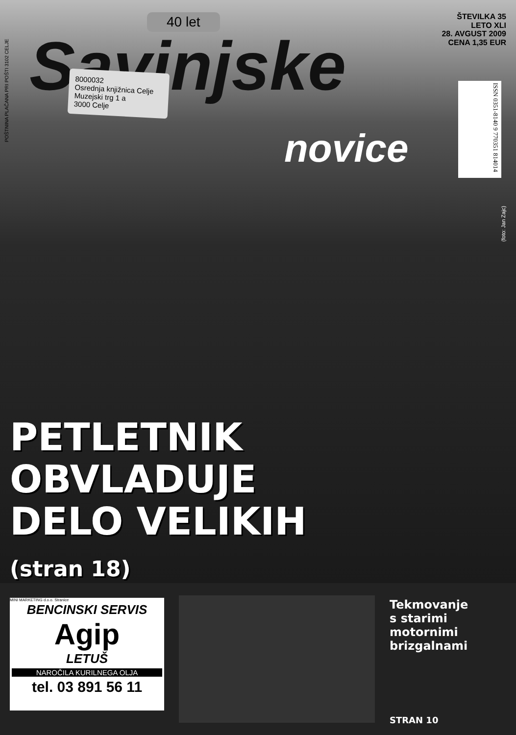POŠTNINA PLAČANA PRI POŠTI 3102 CELJE
40 let
Savinjske
ŠTEVILKA 35
LETO XLI
28. AVGUST 2009
CENA 1,35 EUR
8000032
Osrednja knjižnica Celje
Muzejski trg 1 a
3000 Celje
novice
ISSN 0351-8140 9 770351 814014
(foto: Jan Zajc)
PETLETNIK
OBVLADUJE
DELO VELIKIH
(stran 18)
MINI MARKETING d.o.o. Stranice
BENCINSKI SERVIS
Agip
LETUŠ
NAROČILA KURILNEGA OLJA
tel. 03 891 56 11
Tekmovanje
s starimi
motornimi
brizgalnami
STRAN 10